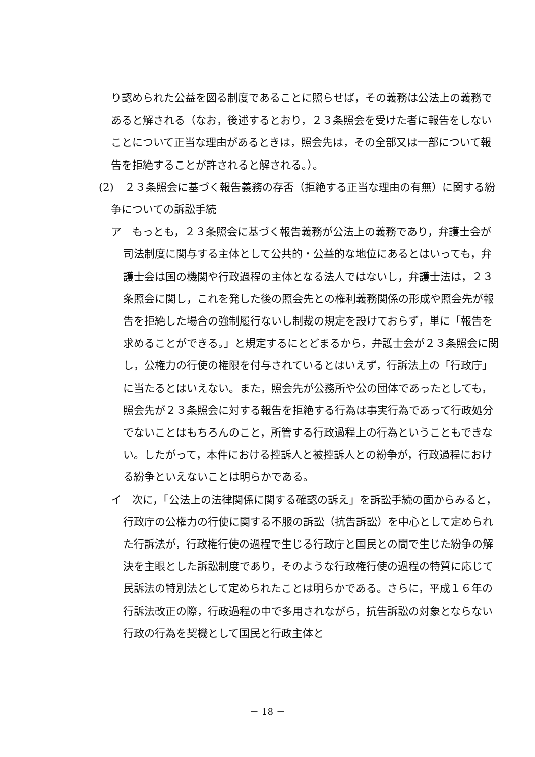り認められた公益を図る制度であることに照らせば，その義務は公法上の義務であると解される（なお，後述するとおり，２３条照会を受けた者に報告をしないことについて正当な理由があるときは，照会先は，その全部又は一部について報告を拒絶することが許されると解される。）。
(2)　２３条照会に基づく報告義務の存否（拒絶する正当な理由の有無）に関する紛争についての訴訟手続
ア　もっとも，２３条照会に基づく報告義務が公法上の義務であり，弁護士会が司法制度に関与する主体として公共的・公益的な地位にあるとはいっても，弁護士会は国の機関や行政過程の主体となる法人ではないし，弁護士法は，２３条照会に関し，これを発した後の照会先との権利義務関係の形成や照会先が報告を拒絶した場合の強制履行ないし制裁の規定を設けておらず，単に「報告を求めることができる。」と規定するにとどまるから，弁護士会が２３条照会に関し，公権力の行使の権限を付与されているとはいえず，行訴法上の「行政庁」に当たるとはいえない。また，照会先が公務所や公の団体であったとしても，照会先が２３条照会に対する報告を拒絶する行為は事実行為であって行政処分でないことはもちろんのこと，所管する行政過程上の行為ということもできない。したがって，本件における控訴人と被控訴人との紛争が，行政過程における紛争といえないことは明らかである。
イ　次に，「公法上の法律関係に関する確認の訴え」を訴訟手続の面からみると，行政庁の公権力の行使に関する不服の訴訟（抗告訴訟）を中心として定められた行訴法が，行政権行使の過程で生じる行政庁と国民との間で生じた紛争の解決を主眼とした訴訟制度であり，そのような行政権行使の過程の特質に応じて民訴法の特別法として定められたことは明らかである。さらに，平成１６年の行訴法改正の際，行政過程の中で多用されながら，抗告訴訟の対象とならない行政の行為を契機として国民と行政主体と
－ 18 －